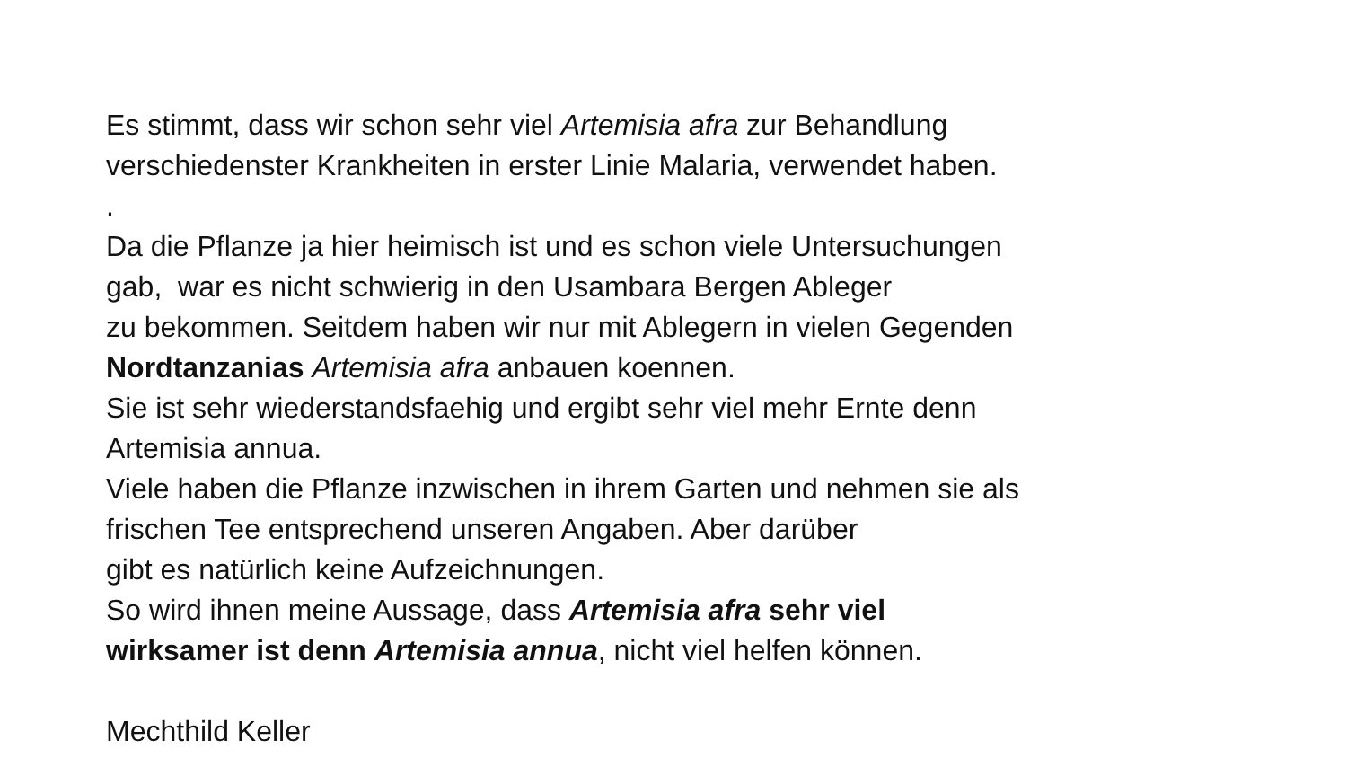Es stimmt, dass wir schon sehr viel Artemisia afra zur Behandlung
verschiedenster Krankheiten in erster Linie Malaria, verwendet haben.
.
Da die Pflanze ja hier heimisch ist und es schon viele Untersuchungen
gab, war es nicht schwierig in den Usambara Bergen Ableger
zu bekommen. Seitdem haben wir nur mit Ablegern in vielen Gegenden
Nordtanzanias Artemisia afra anbauen koennen.
Sie ist sehr wiederstandsfaehig und ergibt sehr viel mehr Ernte denn
Artemisia annua.
Viele haben die Pflanze inzwischen in ihrem Garten und nehmen sie als
frischen Tee entsprechend unseren Angaben. Aber darüber
gibt es natürlich keine Aufzeichnungen.
So wird ihnen meine Aussage, dass Artemisia afra sehr viel
wirksamer ist denn Artemisia annua, nicht viel helfen können.
Mechthild Keller